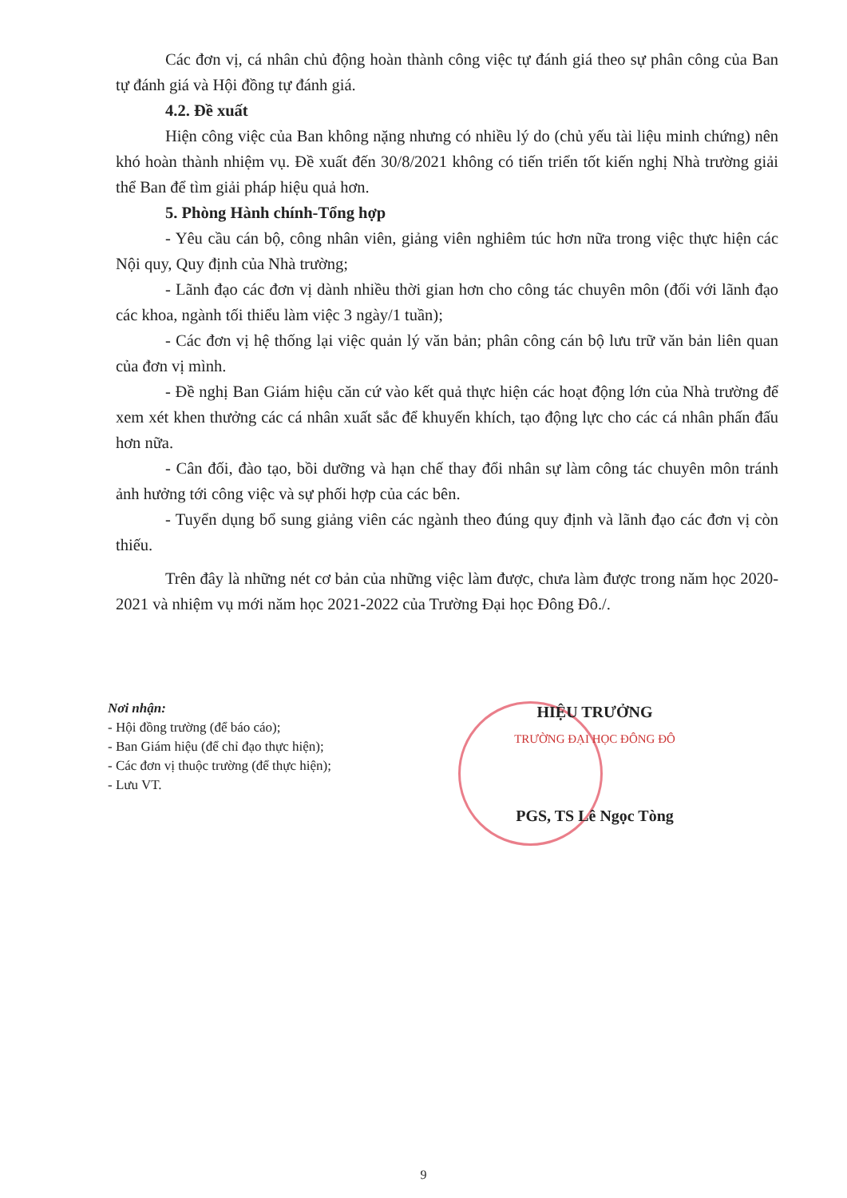Các đơn vị, cá nhân chủ động hoàn thành công việc tự đánh giá theo sự phân công của Ban tự đánh giá và Hội đồng tự đánh giá.
4.2. Đề xuất
Hiện công việc của Ban không nặng nhưng có nhiều lý do (chủ yếu tài liệu minh chứng) nên khó hoàn thành nhiệm vụ. Đề xuất đến 30/8/2021 không có tiến triển tốt kiến nghị Nhà trường giải thể Ban để tìm giải pháp hiệu quả hơn.
5. Phòng Hành chính-Tổng hợp
- Yêu cầu cán bộ, công nhân viên, giảng viên nghiêm túc hơn nữa trong việc thực hiện các Nội quy, Quy định của Nhà trường;
- Lãnh đạo các đơn vị dành nhiều thời gian hơn cho công tác chuyên môn (đối với lãnh đạo các khoa, ngành tối thiểu làm việc 3 ngày/1 tuần);
- Các đơn vị hệ thống lại việc quản lý văn bản; phân công cán bộ lưu trữ văn bản liên quan của đơn vị mình.
- Đề nghị Ban Giám hiệu căn cứ vào kết quả thực hiện các hoạt động lớn của Nhà trường để xem xét khen thưởng các cá nhân xuất sắc để khuyến khích, tạo động lực cho các cá nhân phấn đấu hơn nữa.
- Cân đối, đào tạo, bồi dưỡng và hạn chế thay đổi nhân sự làm công tác chuyên môn tránh ảnh hưởng tới công việc và sự phối hợp của các bên.
- Tuyển dụng bổ sung giảng viên các ngành theo đúng quy định và lãnh đạo các đơn vị còn thiếu.
Trên đây là những nét cơ bản của những việc làm được, chưa làm được trong năm học 2020-2021 và nhiệm vụ mới năm học 2021-2022 của Trường Đại học Đông Đô./.
Nơi nhận:
- Hội đồng trường (để báo cáo);
- Ban Giám hiệu (để chỉ đạo thực hiện);
- Các đơn vị thuộc trường (để thực hiện);
- Lưu VT.
HIỆU TRƯỞNG
TRƯỜNG ĐẠI HỌC ĐÔNG ĐÔ
PGS, TS Lê Ngọc Tòng
9